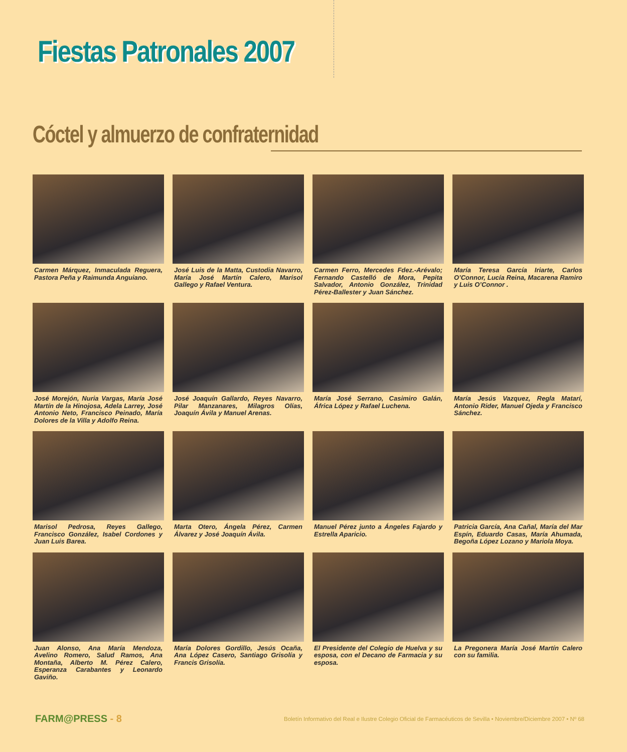Fiestas Patronales 2007
Cóctel y almuerzo de confraternidad
Carmen Márquez, Inmaculada Reguera, Pastora Peña y Raimunda Anguiano.
José Luis de la Matta, Custodia Navarro, María José Martín Calero, Marisol Gallego y Rafael Ventura.
Carmen Ferro, Mercedes Fdez.-Arévalo; Fernando Castelló de Mora, Pepita Salvador, Antonio González, Trinidad Pérez-Ballester y Juan Sánchez.
María Teresa García Iriarte, Carlos O’Connor, Lucía Reina, Macarena Ramiro y Luis O’Connor .
José Morejón, Nuria Vargas, María José Martín de la Hinojosa, Adela Larrey, José Antonio Neto, Francisco Peinado, María Dolores de la Villa y Adolfo Reina.
José Joaquín Gallardo, Reyes Navarro, Pilar Manzanares, Milagros Olías, Joaquín Ávila y Manuel Arenas.
María José Serrano, Casimiro Galán, África López y Rafael Luchena.
María Jesús Vazquez, Regla Matarí, Antonio Rider, Manuel Ojeda y Francisco Sánchez.
Marisol Pedrosa, Reyes Gallego, Francisco González, Isabel Cordones y Juan Luis Barea.
Marta Otero, Ángela Pérez, Carmen Álvarez y José Joaquín Ávila.
Manuel Pérez junto a Ángeles Fajardo y Estrella Aparicio.
Patricia García, Ana Cañal, María del Mar Espín, Eduardo Casas, María Ahumada, Begoña López Lozano y Mariola Moya.
Juan Alonso, Ana María Mendoza, Avelino Romero, Salud Ramos, Ana Montaña, Alberto M. Pérez Calero, Esperanza Carabantes y Leonardo Gaviño.
María Dolores Gordillo, Jesús Ocaña, Ana López Casero, Santiago Grisolía y Francis Grisolía.
El Presidente del Colegio de Huelva y su esposa, con el Decano de Farmacia y su esposa.
La Pregonera María José Martín Calero con su familia.
FARM@PRESS - 8
Boletín Informativo del Real e Ilustre Colegio Oficial de Farmacéuticos de Sevilla • Noviembre/Diciembre 2007 • Nº 68